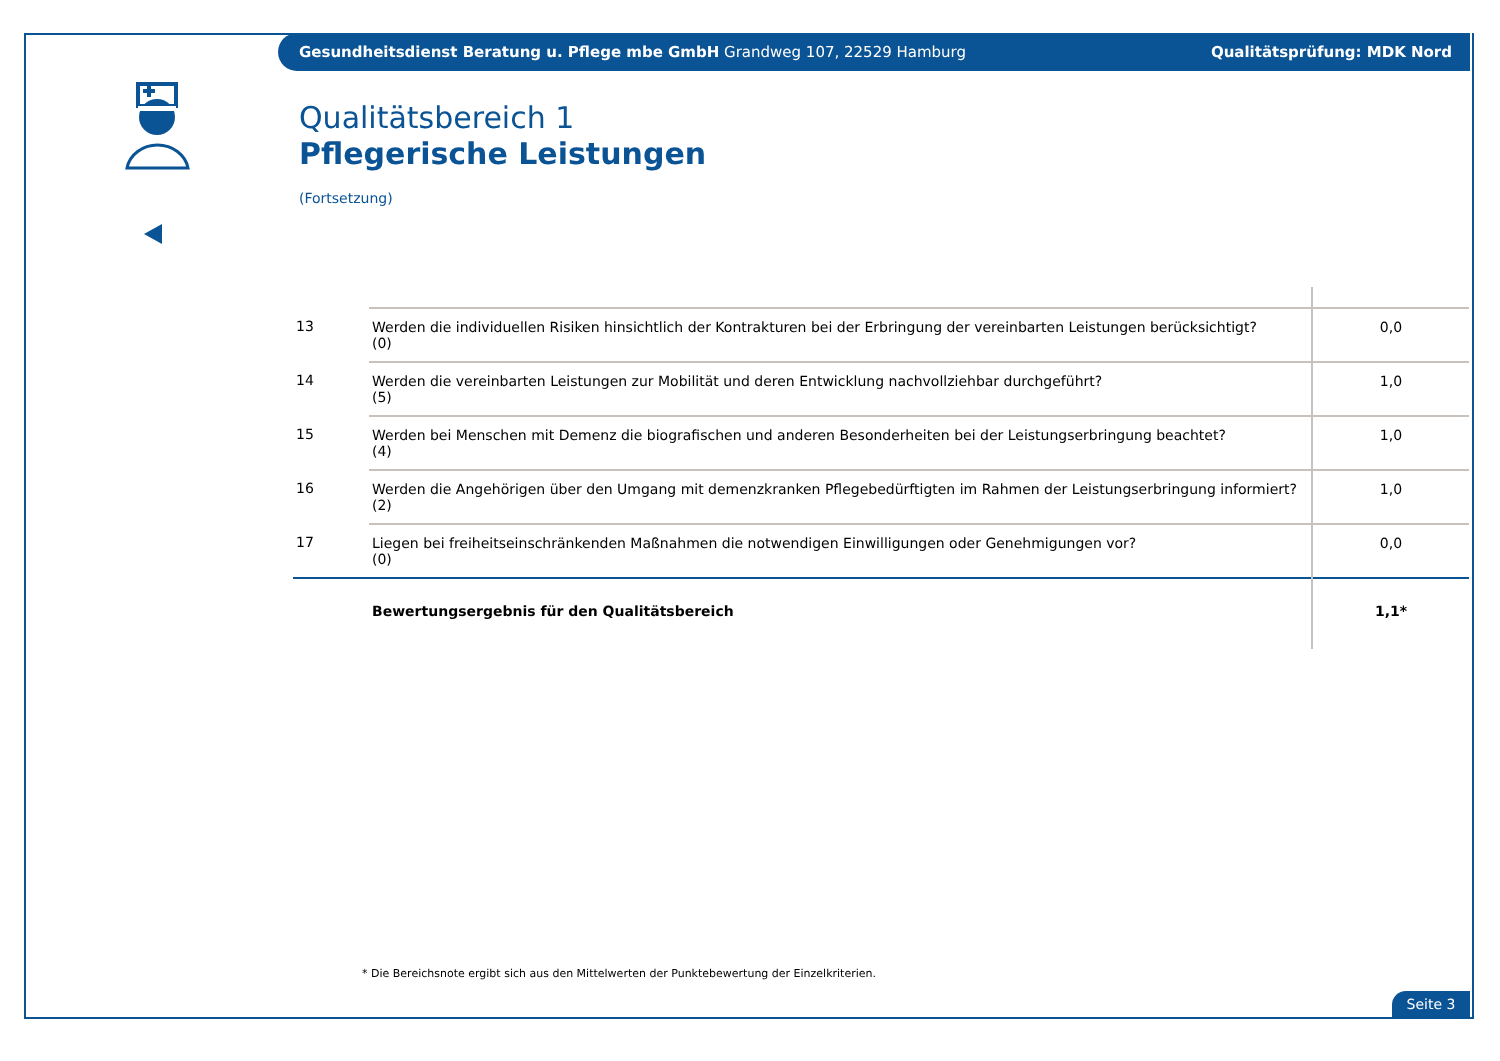Gesundheitsdienst Beratung u. Pflege mbe GmbH Grandweg 107, 22529 Hamburg Qualitätsprüfung: MDK Nord
Qualitätsbereich 1
Pflegerische Leistungen
(Fortsetzung)
| 13 | Werden die individuellen Risiken hinsichtlich der Kontrakturen bei der Erbringung der vereinbarten Leistungen berücksichtigt? (0) | 0,0 |
| 14 | Werden die vereinbarten Leistungen zur Mobilität und deren Entwicklung nachvollziehbar durchgeführt? (5) | 1,0 |
| 15 | Werden bei Menschen mit Demenz die biografischen und anderen Besonderheiten bei der Leistungserbringung beachtet? (4) | 1,0 |
| 16 | Werden die Angehörigen über den Umgang mit demenzkranken Pflegebedürftigten im Rahmen der Leistungserbringung informiert? (2) | 1,0 |
| 17 | Liegen bei freiheitseinschränkenden Maßnahmen die notwendigen Einwilligungen oder Genehmigungen vor? (0) | 0,0 |
| | Bewertungsergebnis für den Qualitätsbereich | 1,1* |
* Die Bereichsnote ergibt sich aus den Mittelwerten der Punktebewertung der Einzelkriterien.
Seite 3